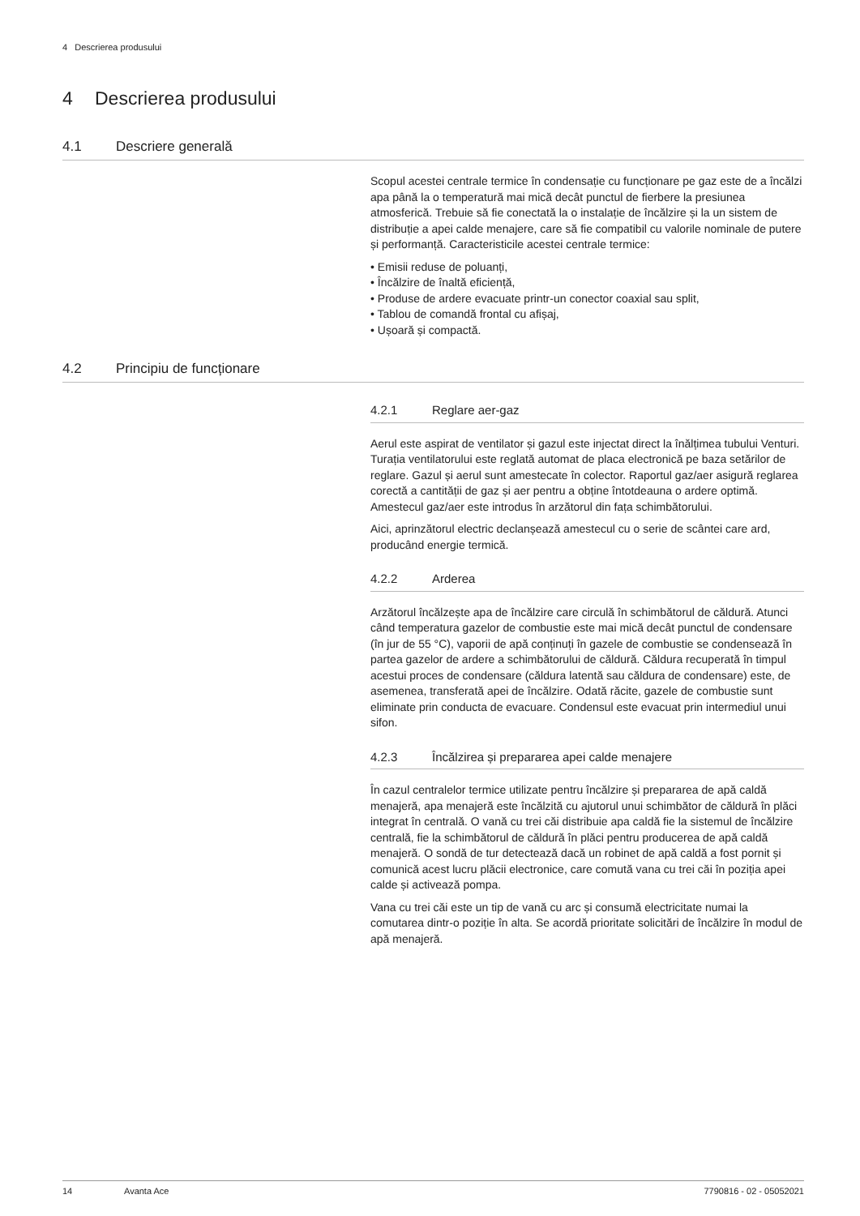4 Descrierea produsului
4 Descrierea produsului
4.1 Descriere generală
Scopul acestei centrale termice în condensație cu funcționare pe gaz este de a încălzi apa până la o temperatură mai mică decât punctul de fierbere la presiunea atmosferică. Trebuie să fie conectată la o instalație de încălzire și la un sistem de distribuție a apei calde menajere, care să fie compatibil cu valorile nominale de putere și performanță. Caracteristicile acestei centrale termice:
• Emisii reduse de poluanți,
• Încălzire de înaltă eficiență,
• Produse de ardere evacuate printr-un conector coaxial sau split,
• Tablou de comandă frontal cu afișaj,
• Ușoară și compactă.
4.2 Principiu de funcționare
4.2.1 Reglare aer-gaz
Aerul este aspirat de ventilator și gazul este injectat direct la înălțimea tubului Venturi. Turația ventilatorului este reglată automat de placa electronică pe baza setărilor de reglare. Gazul și aerul sunt amestecate în colector. Raportul gaz/aer asigură reglarea corectă a cantității de gaz și aer pentru a obține întotdeauna o ardere optimă. Amestecul gaz/aer este introdus în arzătorul din fața schimbătorului.
Aici, aprinzătorul electric declanșează amestecul cu o serie de scântei care ard, producând energie termică.
4.2.2 Arderea
Arzătorul încălzește apa de încălzire care circulă în schimbătorul de căldură. Atunci când temperatura gazelor de combustie este mai mică decât punctul de condensare (în jur de 55 °C), vaporii de apă conținuți în gazele de combustie se condensează în partea gazelor de ardere a schimbătorului de căldură. Căldura recuperată în timpul acestui proces de condensare (căldura latentă sau căldura de condensare) este, de asemenea, transferată apei de încălzire. Odată răcite, gazele de combustie sunt eliminate prin conducta de evacuare. Condensul este evacuat prin intermediul unui sifon.
4.2.3 Încălzirea și prepararea apei calde menajere
În cazul centralelor termice utilizate pentru încălzire și prepararea de apă caldă menajeră, apa menajeră este încălzită cu ajutorul unui schimbător de căldură în plăci integrat în centrală. O vană cu trei căi distribuie apa caldă fie la sistemul de încălzire centrală, fie la schimbătorul de căldură în plăci pentru producerea de apă caldă menajeră. O sondă de tur detectează dacă un robinet de apă caldă a fost pornit și comunică acest lucru plăcii electronice, care comută vana cu trei căi în poziția apei calde și activează pompa.
Vana cu trei căi este un tip de vană cu arc și consumă electricitate numai la comutarea dintr-o poziție în alta. Se acordă prioritate solicitări de încălzire în modul de apă menajeră.
14 Avanta Ace 7790816 - 02 - 05052021